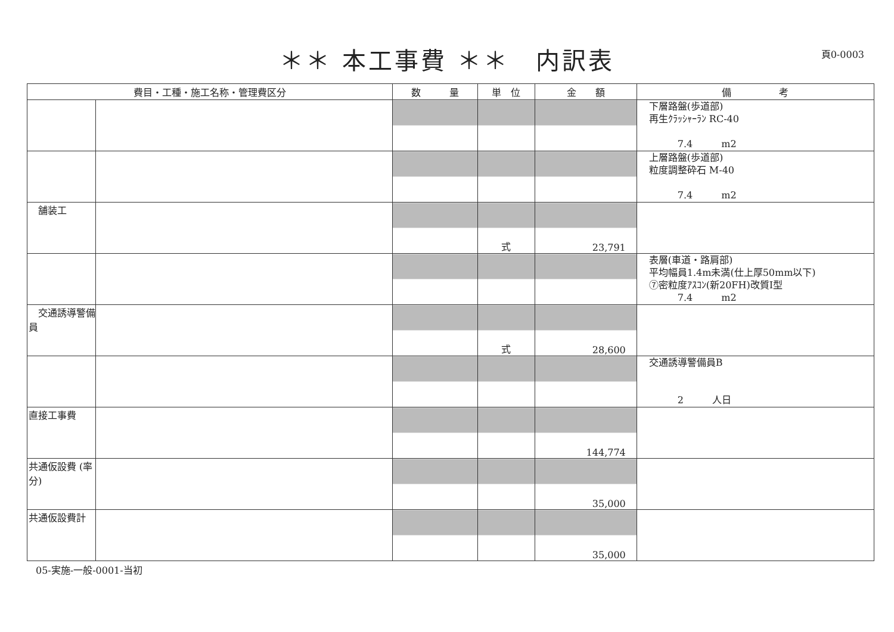＊＊ 本工事費 ＊＊　内訳表
頁0-0003
| 費目・工種・施工名称・管理費区分 | | 数 量 | 単 位 | 金 額 | 備 考 |
| --- | --- | --- | --- | --- | --- |
| | | | | | 下層路盤(歩道部) 再生ｸﾗｯｼｬｰﾗﾝ RC-40 7.4 m2 |
| | | | | | 上層路盤(歩道部) 粒度調整砕石 M-40 7.4 m2 |
| 舗装工 | | | 式 | 23,791 | |
| | | | | | 表層(車道・路肩部) 平均幅員1.4m未満(仕上厚50mm以下) ⑦密粒度ｱｽｺﾝ(新20FH)改質Ⅰ型 7.4 m2 |
| 交通誘導警備員 | | | 式 | 28,600 | |
| | | | | | 交通誘導警備員B 2 人日 |
| 直接工事費 | | | | 144,774 | |
| 共通仮設費 (率分) | | | | 35,000 | |
| 共通仮設費計 | | | | 35,000 | |
05-実施-一般-0001-当初